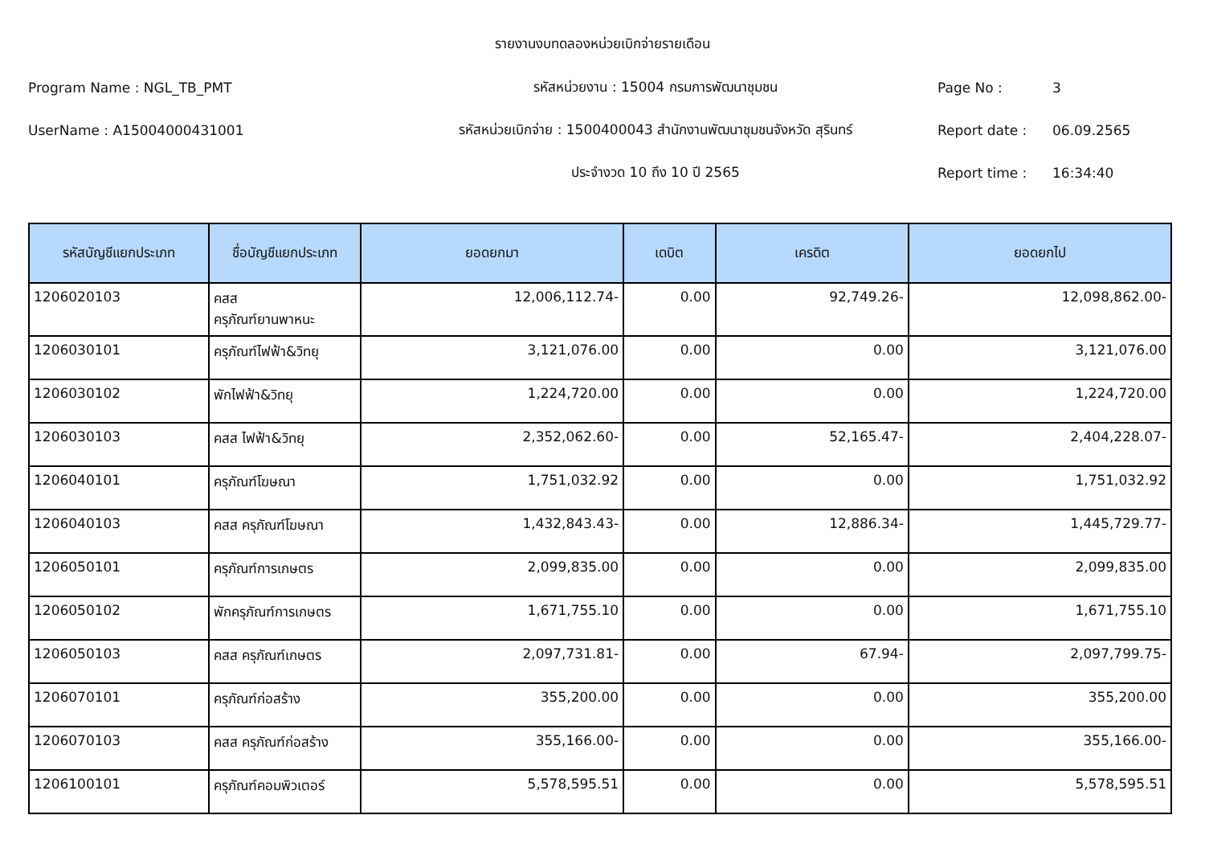รายงานงบทดลองหน่วยเบิกจ่ายรายเดือน
Program Name : NGL_TB_PMT
รหัสหน่วยงาน : 15004 กรมการพัฒนาชุมชน
Page No : 3
UserName : A15004000431001
รหัสหน่วยเบิกจ่าย : 1500400043 สำนักงานพัฒนาชุมชนจังหวัด สุรินทร์
Report date : 06.09.2565
ประจำงวด 10 ถึง 10 ปี 2565 Report time : 16:34:40
| รหัสบัญชีแยกประเภท | ชื่อบัญชีแยกประเภท | ยอดยกมา | เดบิต | เครดิต | ยอดยกไป |
| --- | --- | --- | --- | --- | --- |
| 1206020103 | คสส ครุภัณฑ์ยานพาหนะ | 12,006,112.74- | 0.00 | 92,749.26- | 12,098,862.00- |
| 1206030101 | ครุภัณฑ์ไฟฟ้า&วิทยุ | 3,121,076.00 | 0.00 | 0.00 | 3,121,076.00 |
| 1206030102 | พักไฟฟ้า&วิทยุ | 1,224,720.00 | 0.00 | 0.00 | 1,224,720.00 |
| 1206030103 | คสส ไฟฟ้า&วิทยุ | 2,352,062.60- | 0.00 | 52,165.47- | 2,404,228.07- |
| 1206040101 | ครุภัณฑ์โฆษณา | 1,751,032.92 | 0.00 | 0.00 | 1,751,032.92 |
| 1206040103 | คสส ครุภัณฑ์โฆษณา | 1,432,843.43- | 0.00 | 12,886.34- | 1,445,729.77- |
| 1206050101 | ครุภัณฑ์การเกษตร | 2,099,835.00 | 0.00 | 0.00 | 2,099,835.00 |
| 1206050102 | พักครุภัณฑ์การเกษตร | 1,671,755.10 | 0.00 | 0.00 | 1,671,755.10 |
| 1206050103 | คสส ครุภัณฑ์เกษตร | 2,097,731.81- | 0.00 | 67.94- | 2,097,799.75- |
| 1206070101 | ครุภัณฑ์ก่อสร้าง | 355,200.00 | 0.00 | 0.00 | 355,200.00 |
| 1206070103 | คสส ครุภัณฑ์ก่อสร้าง | 355,166.00- | 0.00 | 0.00 | 355,166.00- |
| 1206100101 | ครุภัณฑ์คอมพิวเตอร์ | 5,578,595.51 | 0.00 | 0.00 | 5,578,595.51 |